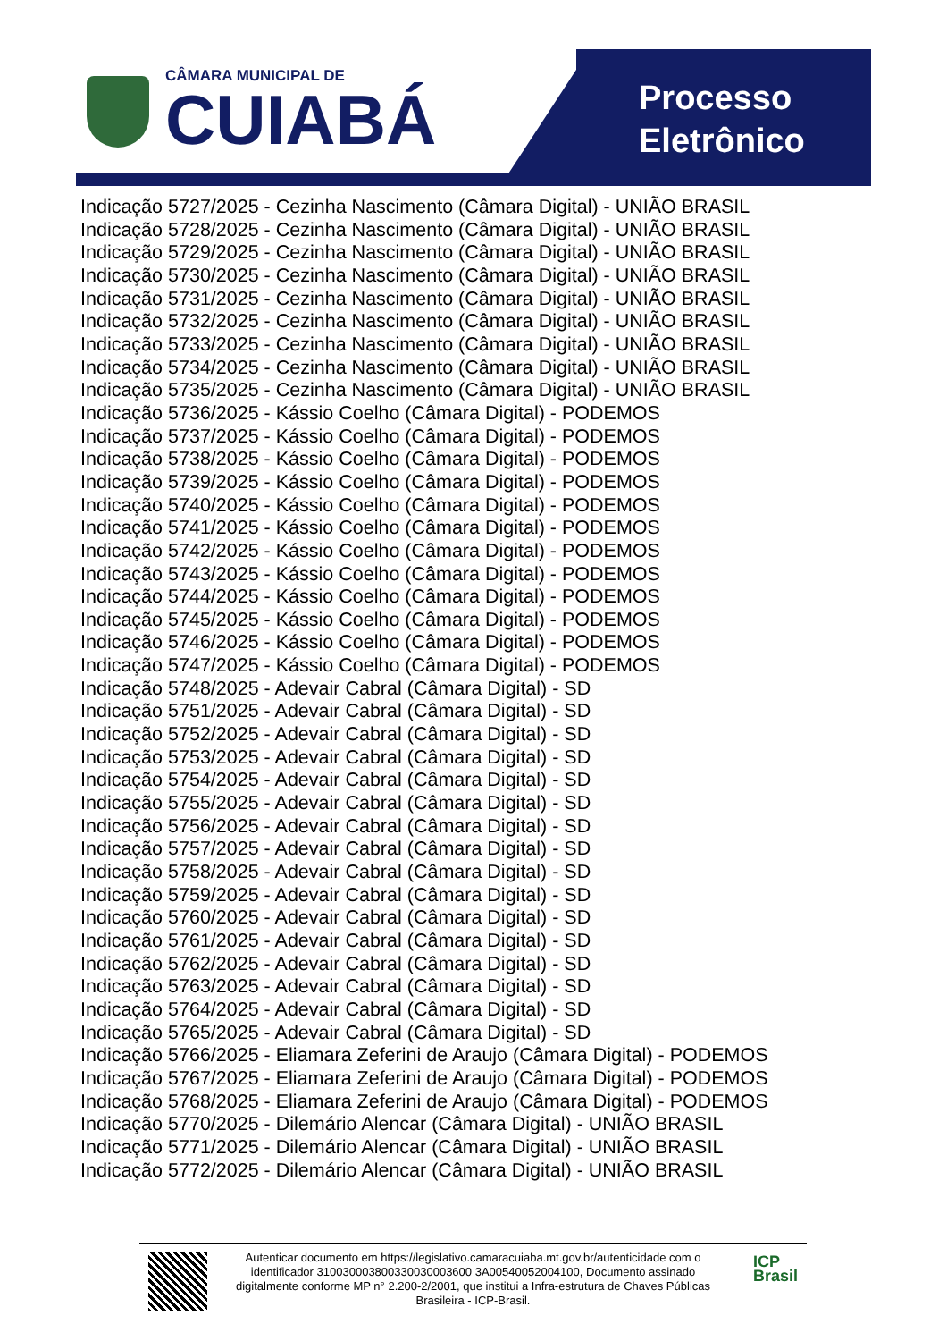CÂMARA MUNICIPAL DE
CUIABÁ
Processo
Eletrônico
Indicação 5727/2025 - Cezinha Nascimento (Câmara Digital) - UNIÃO BRASIL
Indicação 5728/2025 - Cezinha Nascimento (Câmara Digital) - UNIÃO BRASIL
Indicação 5729/2025 - Cezinha Nascimento (Câmara Digital) - UNIÃO BRASIL
Indicação 5730/2025 - Cezinha Nascimento (Câmara Digital) - UNIÃO BRASIL
Indicação 5731/2025 - Cezinha Nascimento (Câmara Digital) - UNIÃO BRASIL
Indicação 5732/2025 - Cezinha Nascimento (Câmara Digital) - UNIÃO BRASIL
Indicação 5733/2025 - Cezinha Nascimento (Câmara Digital) - UNIÃO BRASIL
Indicação 5734/2025 - Cezinha Nascimento (Câmara Digital) - UNIÃO BRASIL
Indicação 5735/2025 - Cezinha Nascimento (Câmara Digital) - UNIÃO BRASIL
Indicação 5736/2025 - Kássio Coelho (Câmara Digital) - PODEMOS
Indicação 5737/2025 - Kássio Coelho (Câmara Digital) - PODEMOS
Indicação 5738/2025 - Kássio Coelho (Câmara Digital) - PODEMOS
Indicação 5739/2025 - Kássio Coelho (Câmara Digital) - PODEMOS
Indicação 5740/2025 - Kássio Coelho (Câmara Digital) - PODEMOS
Indicação 5741/2025 - Kássio Coelho (Câmara Digital) - PODEMOS
Indicação 5742/2025 - Kássio Coelho (Câmara Digital) - PODEMOS
Indicação 5743/2025 - Kássio Coelho (Câmara Digital) - PODEMOS
Indicação 5744/2025 - Kássio Coelho (Câmara Digital) - PODEMOS
Indicação 5745/2025 - Kássio Coelho (Câmara Digital) - PODEMOS
Indicação 5746/2025 - Kássio Coelho (Câmara Digital) - PODEMOS
Indicação 5747/2025 - Kássio Coelho (Câmara Digital) - PODEMOS
Indicação 5748/2025 - Adevair Cabral (Câmara Digital) - SD
Indicação 5751/2025 - Adevair Cabral (Câmara Digital) - SD
Indicação 5752/2025 - Adevair Cabral (Câmara Digital) - SD
Indicação 5753/2025 - Adevair Cabral (Câmara Digital) - SD
Indicação 5754/2025 - Adevair Cabral (Câmara Digital) - SD
Indicação 5755/2025 - Adevair Cabral (Câmara Digital) - SD
Indicação 5756/2025 - Adevair Cabral (Câmara Digital) - SD
Indicação 5757/2025 - Adevair Cabral (Câmara Digital) - SD
Indicação 5758/2025 - Adevair Cabral (Câmara Digital) - SD
Indicação 5759/2025 - Adevair Cabral (Câmara Digital) - SD
Indicação 5760/2025 - Adevair Cabral (Câmara Digital) - SD
Indicação 5761/2025 - Adevair Cabral (Câmara Digital) - SD
Indicação 5762/2025 - Adevair Cabral (Câmara Digital) - SD
Indicação 5763/2025 - Adevair Cabral (Câmara Digital) - SD
Indicação 5764/2025 - Adevair Cabral (Câmara Digital) - SD
Indicação 5765/2025 - Adevair Cabral (Câmara Digital) - SD
Indicação 5766/2025 - Eliamara Zeferini de Araujo (Câmara Digital) - PODEMOS
Indicação 5767/2025 - Eliamara Zeferini de Araujo (Câmara Digital) - PODEMOS
Indicação 5768/2025 - Eliamara Zeferini de Araujo (Câmara Digital) - PODEMOS
Indicação 5770/2025 - Dilemário Alencar (Câmara Digital) - UNIÃO BRASIL
Indicação 5771/2025 - Dilemário Alencar (Câmara Digital) - UNIÃO BRASIL
Indicação 5772/2025 - Dilemário Alencar (Câmara Digital) - UNIÃO BRASIL
Autenticar documento em https://legislativo.camaracuiaba.mt.gov.br/autenticidade com o identificador 310030003800330030003600 3A00540052004100, Documento assinado digitalmente conforme MP n° 2.200-2/2001, que institui a Infra-estrutura de Chaves Públicas Brasileira - ICP-Brasil.
ICP
Brasil